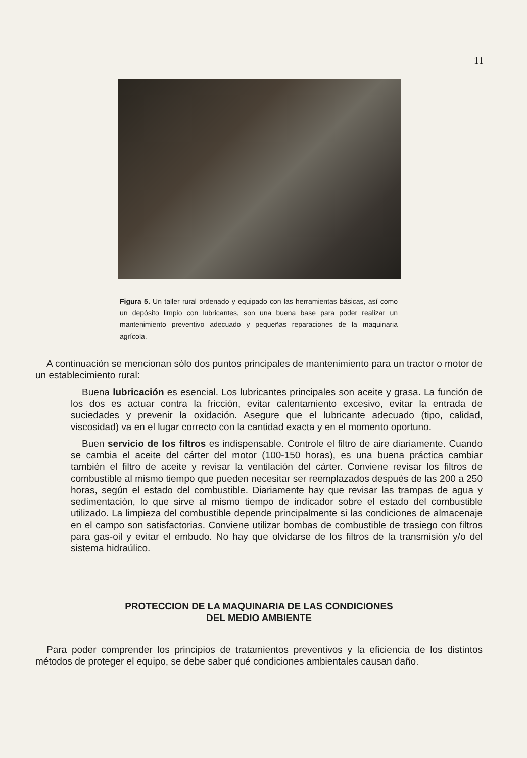11
Figura 5. Un taller rural ordenado y equipado con las herramientas básicas, así como un depósito limpio con lubricantes, son una buena base para poder realizar un mantenimiento preventivo adecuado y pequeñas reparaciones de la maquinaria agrícola.
A continuación se mencionan sólo dos puntos principales de mantenimiento para un tractor o motor de un establecimiento rural:
Buena lubricación es esencial. Los lubricantes principales son aceite y grasa. La función de los dos es actuar contra la fricción, evitar calentamiento excesivo, evitar la entrada de suciedades y prevenir la oxidación. Asegure que el lubricante adecuado (tipo, calidad, viscosidad) va en el lugar correcto con la cantidad exacta y en el momento oportuno.
Buen servicio de los filtros es indispensable. Controle el filtro de aire diariamente. Cuando se cambia el aceite del cárter del motor (100-150 horas), es una buena práctica cambiar también el filtro de aceite y revisar la ventilación del cárter. Conviene revisar los filtros de combustible al mismo tiempo que pueden necesitar ser reemplazados después de las 200 a 250 horas, según el estado del combustible. Diariamente hay que revisar las trampas de agua y sedimentación, lo que sirve al mismo tiempo de indicador sobre el estado del combustible utilizado. La limpieza del combustible depende principalmente si las condiciones de almacenaje en el campo son satisfactorias. Conviene utilizar bombas de combustible de trasiego con filtros para gas-oil y evitar el embudo. No hay que olvidarse de los filtros de la transmisión y/o del sistema hidraúlico.
PROTECCION DE LA MAQUINARIA DE LAS CONDICIONES
DEL MEDIO AMBIENTE
Para poder comprender los principios de tratamientos preventivos y la eficiencia de los distintos métodos de proteger el equipo, se debe saber qué condiciones ambientales causan daño.